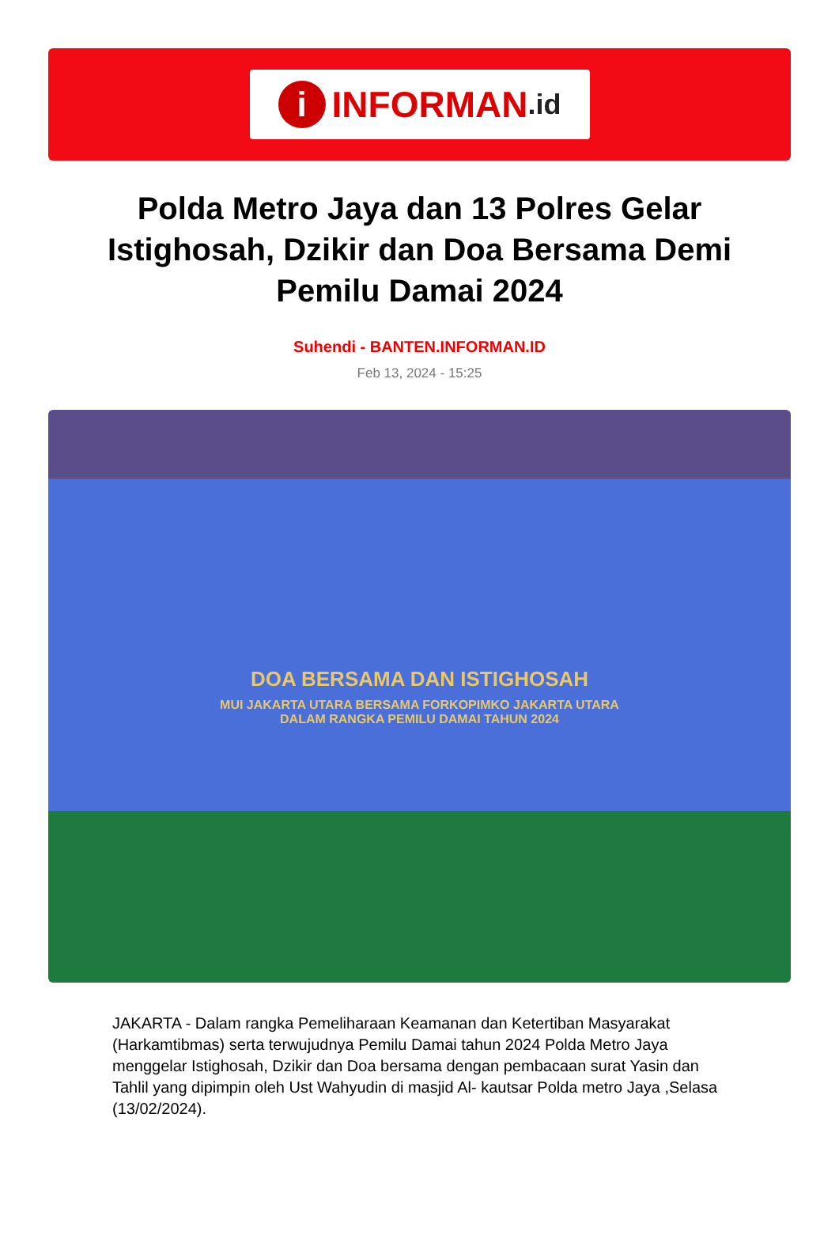i INFORMAN.id
Polda Metro Jaya dan 13 Polres Gelar Istighosah, Dzikir dan Doa Bersama Demi Pemilu Damai 2024
Suhendi - BANTEN.INFORMAN.ID
Feb 13, 2024 - 15:25
DOA BERSAMA DAN ISTIGHOSAH
MUI JAKARTA UTARA BERSAMA FORKOPIMKO JAKARTA UTARA
DALAM RANGKA PEMILU DAMAI TAHUN 2024
JAKARTA - Dalam rangka Pemeliharaan Keamanan dan Ketertiban Masyarakat (Harkamtibmas) serta terwujudnya Pemilu Damai tahun 2024 Polda Metro Jaya menggelar Istighosah, Dzikir dan Doa bersama dengan pembacaan surat Yasin dan Tahlil yang dipimpin oleh Ust Wahyudin di masjid Al- kautsar Polda metro Jaya ,Selasa (13/02/2024).